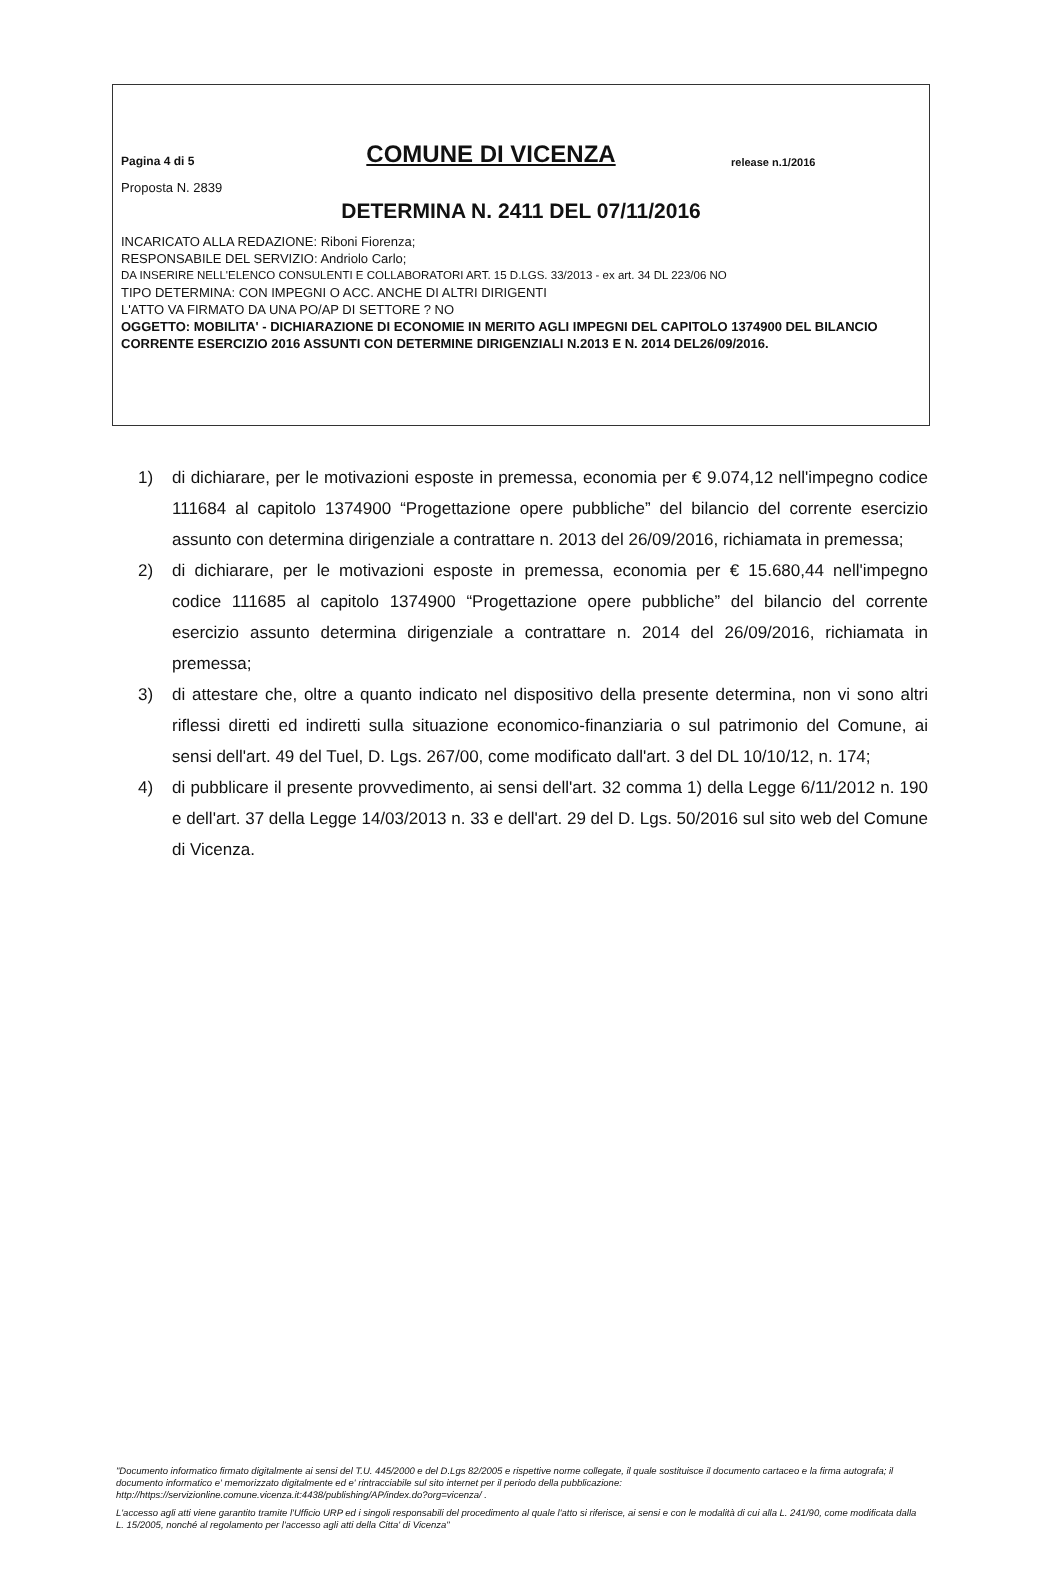Pagina 4 di 5
COMUNE DI VICENZA
release n.1/2016
Proposta N. 2839
DETERMINA N. 2411 DEL 07/11/2016
INCARICATO ALLA REDAZIONE: Riboni Fiorenza;
RESPONSABILE DEL SERVIZIO: Andriolo Carlo;
DA INSERIRE NELL'ELENCO CONSULENTI E COLLABORATORI ART. 15 D.LGS. 33/2013 - ex art. 34 DL 223/06 NO
TIPO DETERMINA: CON IMPEGNI O ACC. ANCHE DI ALTRI DIRIGENTI
L'ATTO VA FIRMATO DA UNA PO/AP DI SETTORE ? NO
OGGETTO: MOBILITA' - DICHIARAZIONE DI ECONOMIE IN MERITO AGLI IMPEGNI DEL CAPITOLO 1374900 DEL BILANCIO CORRENTE ESERCIZIO 2016 ASSUNTI CON DETERMINE DIRIGENZIALI N.2013 E N. 2014 DEL26/09/2016.
1) di dichiarare, per le motivazioni esposte in premessa, economia per € 9.074,12 nell'impegno codice 111684 al capitolo 1374900 “Progettazione opere pubbliche” del bilancio del corrente esercizio assunto con determina dirigenziale a contrattare n. 2013 del 26/09/2016, richiamata in premessa;
2) di dichiarare, per le motivazioni esposte in premessa, economia per € 15.680,44 nell'impegno codice 111685 al capitolo 1374900 “Progettazione opere pubbliche” del bilancio del corrente esercizio assunto determina dirigenziale a contrattare n. 2014 del 26/09/2016, richiamata in premessa;
3) di attestare che, oltre a quanto indicato nel dispositivo della presente determina, non vi sono altri riflessi diretti ed indiretti sulla situazione economico-finanziaria o sul patrimonio del Comune, ai sensi dell'art. 49 del Tuel, D. Lgs. 267/00, come modificato dall'art. 3 del DL 10/10/12, n. 174;
4) di pubblicare il presente provvedimento, ai sensi dell'art. 32 comma 1) della Legge 6/11/2012 n. 190 e dell'art. 37 della Legge 14/03/2013 n. 33 e dell'art. 29 del D. Lgs. 50/2016 sul sito web del Comune di Vicenza.
"Documento informatico firmato digitalmente ai sensi del T.U. 445/2000 e del D.Lgs 82/2005 e rispettive norme collegate, il quale sostituisce il documento cartaceo e la firma autografa; il documento informatico e' memorizzato digitalmente ed e' rintracciabile sul sito internet per il periodo della pubblicazione: http://https://servizionline.comune.vicenza.it:4438/publishing/AP/index.do?org=vicenza/ .
L'accesso agli atti viene garantito tramite l'Ufficio URP ed i singoli responsabili del procedimento al quale l'atto si riferisce, ai sensi e con le modalità di cui alla L. 241/90, come modificata dalla L. 15/2005, nonché al regolamento per l'accesso agli atti della Citta' di Vicenza"